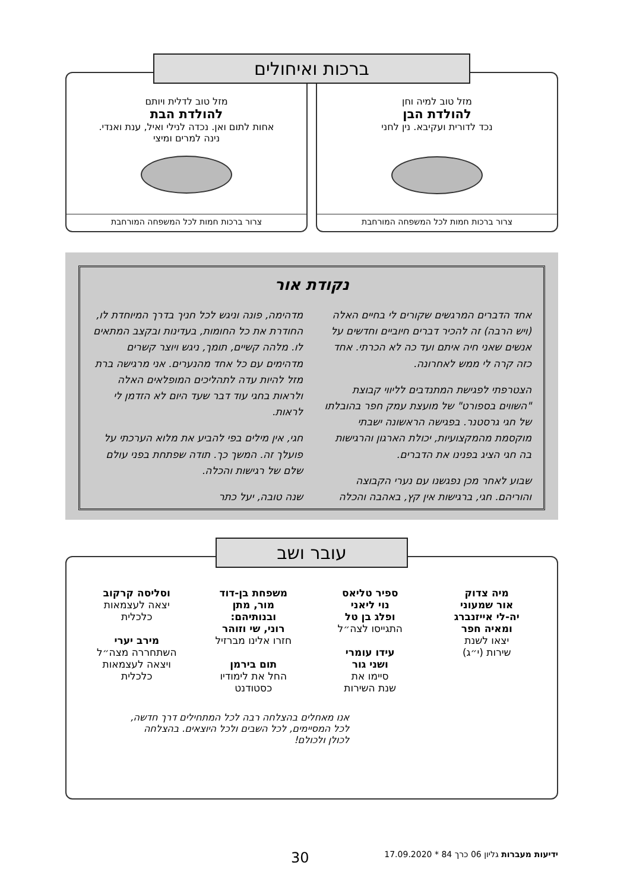ברכות ואיחולים
מזל טוב למיה וחן
להולדת הבן
נכד לדורית ועקיבא. נין לחני
צרור ברכות חמות לכל המשפחה המורחבת
מזל טוב לדלית ויותם
להולדת הבת
אחות לתום ואן. נכדה לנילי ואיל, ענת ואנדי.
נינה למרים ומיצי
צרור ברכות חמות לכל המשפחה המורחבת
נקודת אור
אחד הדברים המרגשים שקורים לי בחיים האלה (ויש הרבה) זה להכיר דברים חיוביים וחדשים על אנשים שאני חיה איתם ועד כה לא הכרתי. אחד כזה קרה לי ממש לאחרונה.
הצטרפתי לפגישת המתנדבים לליווי קבוצת "השווים בספורט" של מועצת עמק חפר בהובלתו של חגי גרסטנר. בפגישה הראשונה ישבתי מוקסמת מהמקצועיות, יכולת הארגון והרגישות בה חגי הציג בפנינו את הדברים.
שבוע לאחר מכן נפגשנו עם נערי הקבוצה והוריהם. חגי, ברגישות אין קץ, באהבה והכלה
מדהימה, פונה וניגש לכל חניך בדרך המיוחדת לו, החודרת את כל החומות, בעדינות ובקצב המתאים לו. מלהה קשיים, תומך, ניגש ויוצר קשרים מדהימים עם כל אחד מהנערים. אני מרגישה ברת מזל להיות עדה לתהליכים המופלאים האלה ולראות בחגי עוד דבר שעד היום לא הזדמן לי לראות.
חגי, אין מילים בפי להביע את מלוא הערכתי על פועלך זה. המשך כך. תודה שפתחת בפני עולם שלם של רגישות והכלה.
שנה טובה, יעל כתר
עובר ושב
מיה צדוק
אור שמעוני
יה-לי אייזנברג
ומאיה חפר
יצאו לשנת
שירות (י״ג)
ספיר טליאס
נוי ליאני
ופלג בן טל
התגייסו לצה״ל
עידו עומרי
ושני גור
סיימו את
שנת השירות
משפחת בן-דוד
מור, מתן
ובנותיהם:
רוני, שי וזוהר
חזרו אלינו מברזיל
תום בירמן
החל את לימודיו
כסטודנט
וסליסה קרקוב
יצאה לעצמאות
כלכלית
מירב יערי
השתחררה מצה״ל
ויצאה לעצמאות
כלכלית
אנו מאחלים בהצלחה רבה לכל המתחילים דרך חדשה, לכל המסיימים, לכל השבים ולכל היוצאים. בהצלחה לכולן ולכולם!
ידיעות מעברות גליון 06 כרך 84 * 17.09.2020 30